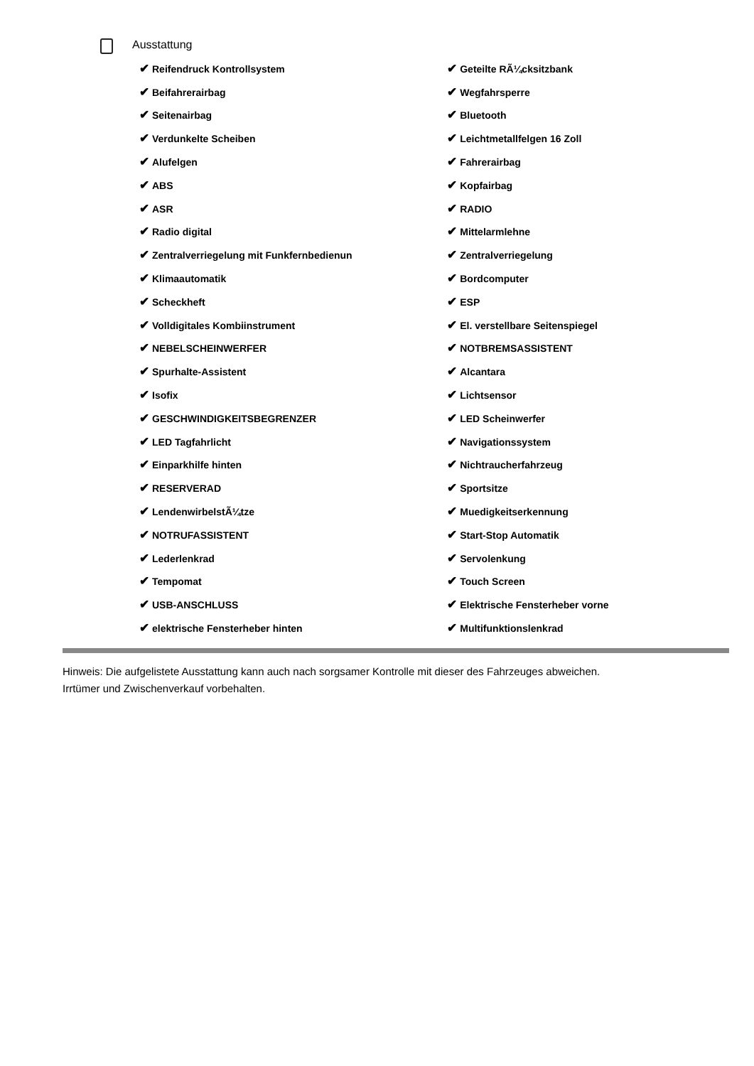Ausstattung
| ✔ Reifendruck Kontrollsystem | ✔ Geteilte RÃ¼cksitzbank |
| ✔ Beifahrerairbag | ✔ Wegfahrsperre |
| ✔ Seitenairbag | ✔ Bluetooth |
| ✔ Verdunkelte Scheiben | ✔ Leichtmetallfelgen 16 Zoll |
| ✔ Alufelgen | ✔ Fahrerairbag |
| ✔ ABS | ✔ Kopfairbag |
| ✔ ASR | ✔ RADIO |
| ✔ Radio digital | ✔ Mittelarmlehne |
| ✔ Zentralverriegelung mit Funkfernbedienun | ✔ Zentralverriegelung |
| ✔ Klimaautomatik | ✔ Bordcomputer |
| ✔ Scheckheft | ✔ ESP |
| ✔ Volldigitales Kombiinstrument | ✔ El. verstellbare Seitenspiegel |
| ✔ NEBELSCHEINWERFER | ✔ NOTBREMSASSISTENT |
| ✔ Spurhalte-Assistent | ✔ Alcantara |
| ✔ Isofix | ✔ Lichtsensor |
| ✔ GESCHWINDIGKEITSBEGRENZER | ✔ LED Scheinwerfer |
| ✔ LED Tagfahrlicht | ✔ Navigationssystem |
| ✔ Einparkhilfe hinten | ✔ Nichtraucherfahrzeug |
| ✔ RESERVERAD | ✔ Sportsitze |
| ✔ LendenwirbelstÃ¼tze | ✔ Muedigkeitserkennung |
| ✔ NOTRUFASSISTENT | ✔ Start-Stop Automatik |
| ✔ Lederlenkrad | ✔ Servolenkung |
| ✔ Tempomat | ✔ Touch Screen |
| ✔ USB-ANSCHLUSS | ✔ Elektrische Fensterheber vorne |
| ✔ elektrische Fensterheber hinten | ✔ Multifunktionslenkrad |
Hinweis: Die aufgelistete Ausstattung kann auch nach sorgsamer Kontrolle mit dieser des Fahrzeuges abweichen. Irrtümer und Zwischenverkauf vorbehalten.